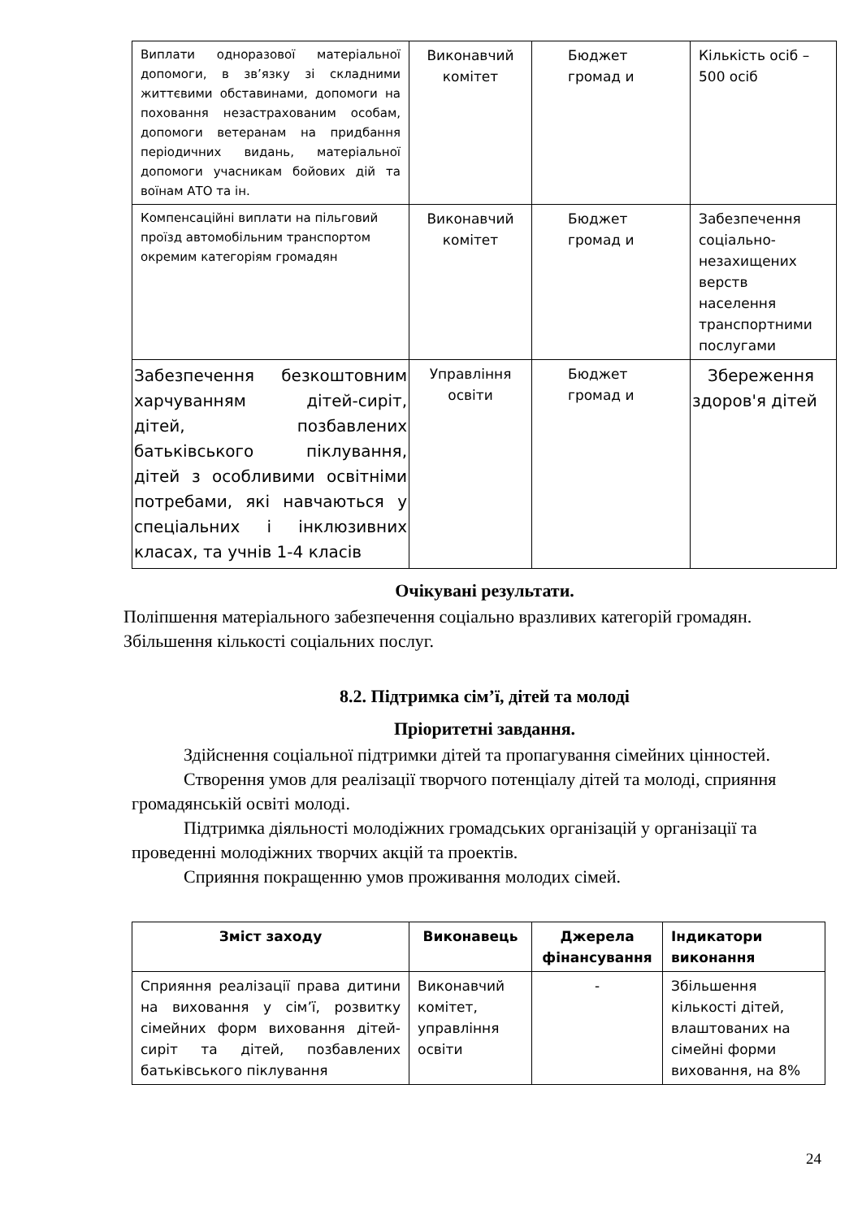| Виплати одноразової матеріальної допомоги, в зв’язку зі складними життєвими обставинами, допомоги на поховання незастрахованим особам, допомоги ветеранам на придбання періодичних видань, матеріальної допомоги учасникам бойових дій та воїнам АТО та ін. | Виконавчий комітет | Бюджет громад и | Кількість осіб – 500 осіб |
| Компенсаційні виплати на пільговий проїзд автомобільним транспортом окремим категоріям громадян | Виконавчий комітет | Бюджет громад и | Забезпечення соціально-незахищених верств населення транспортними послугами |
| Забезпечення безкоштовним харчуванням дітей-сиріт, дітей, позбавлених батьківського піклування, дітей з особливими освітніми потребами, які навчаються у спеціальних і інклюзивних класах, та учнів 1-4 класів | Управління освіти | Бюджет громад и | Збереження здоров'я дітей |
Очікувані результати.
Поліпшення матеріального забезпечення соціально вразливих категорій громадян.
Збільшення кількості соціальних послуг.
8.2. Підтримка сім’ї, дітей та молоді
Пріоритетні завдання.
Здійснення соціальної підтримки дітей та пропагування сімейних цінностей.
Створення умов для реалізації творчого потенціалу дітей та молоді, сприяння громадянській освіті молоді.
Підтримка діяльності молодіжних громадських організацій у організації та проведенні молодіжних творчих акцій та проектів.
Сприяння покращенню умов проживання молодих сімей.
| Зміст заходу | Виконавець | Джерела фінансування | Індикатори виконання |
| --- | --- | --- | --- |
| Сприяння реалізації права дитини на виховання у сім’ї, розвитку сімейних форм виховання дітей-сиріт та дітей, позбавлених батьківського піклування | Виконавчий комітет, управління освіти | - | Збільшення кількості дітей, влаштованих на сімейні форми виховання, на 8% |
24